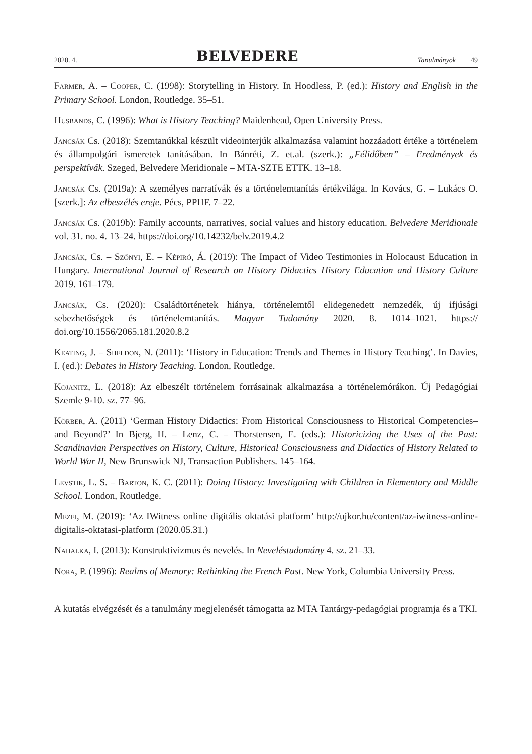2020. 4. BELVEDERE Tanulmányok 49
Farmer, A. – Cooper, C. (1998): Storytelling in History. In Hoodless, P. (ed.): History and English in the Primary School. London, Routledge. 35–51.
Husbands, C. (1996): What is History Teaching? Maidenhead, Open University Press.
Jancsák Cs. (2018): Szemtanúkkal készült videointerjúk alkalmazása valamint hozzáadott értéke a történelem és állampolgári ismeretek tanításában. In Bánréti, Z. et.al. (szerk.): „Félidőben” – Eredmények és perspektívák. Szeged, Belvedere Meridionale – MTA-SZTE ETTK. 13–18.
Jancsák Cs. (2019a): A személyes narratívák és a történelemtanítás értékvilága. In Kovács, G. – Lukács O. [szerk.]: Az elbeszélés ereje. Pécs, PPHF. 7–22.
Jancsák Cs. (2019b): Family accounts, narratives, social values and history education. Belvedere Meridionale vol. 31. no. 4. 13–24. https://doi.org/10.14232/belv.2019.4.2
Jancsák, Cs. – Szőnyi, E. – Képiró, Á. (2019): The Impact of Video Testimonies in Holocaust Education in Hungary. International Journal of Research on History Didactics History Education and History Culture 2019. 161–179.
Jancsák, Cs. (2020): Családtörténetek hiánya, történelemtől elidegenedett nemzedék, új ifjúsági sebezhetőségek és történelemtanítás. Magyar Tudomány 2020. 8. 1014–1021. https:// doi.org/10.1556/2065.181.2020.8.2
Keating, J. – Sheldon, N. (2011): ‘History in Education: Trends and Themes in History Teaching’. In Davies, I. (ed.): Debates in History Teaching. London, Routledge.
Kojanitz, L. (2018): Az elbeszélt történelem forrásainak alkalmazása a történelemórákon. Új Pedagógiai Szemle 9-10. sz. 77–96.
Körber, A. (2011) ‘German History Didactics: From Historical Consciousness to Historical Competencies–and Beyond?’ In Bjerg, H. – Lenz, C. – Thorstensen, E. (eds.): Historicizing the Uses of the Past: Scandinavian Perspectives on History, Culture, Historical Consciousness and Didactics of History Related to World War II, New Brunswick NJ, Transaction Publishers. 145–164.
Levstik, L. S. – Barton, K. C. (2011): Doing History: Investigating with Children in Elementary and Middle School. London, Routledge.
Mezei, M. (2019): ‘Az IWitness online digitális oktatási platform’ http://ujkor.hu/content/az-iwitness-online-digitalis-oktatasi-platform (2020.05.31.)
Nahalka, I. (2013): Konstruktivizmus és nevelés. In Neveléstudomány 4. sz. 21–33.
Nora, P. (1996): Realms of Memory: Rethinking the French Past. New York, Columbia University Press.
A kutatás elvégzését és a tanulmány megjelenését támogatta az MTA Tantárgy-pedagógiai programja és a TKI.